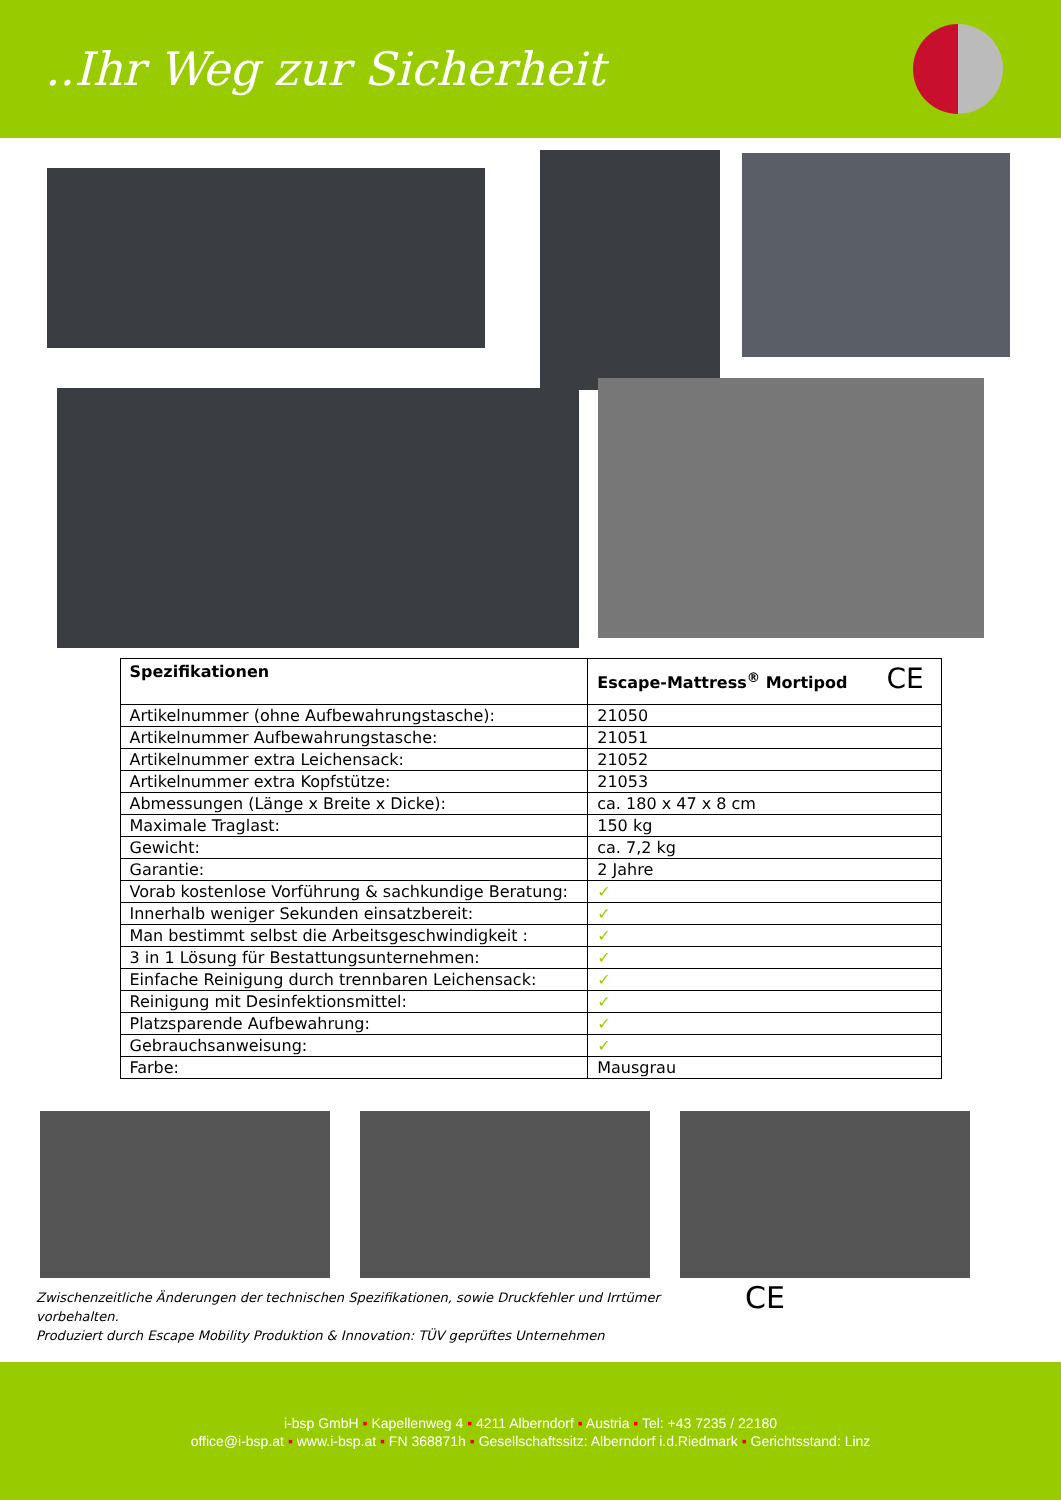..Ihr Weg zur Sicherheit
| Spezifikationen | Escape-Mattress<sup>®</sup> Mortipod CE |
| --- | --- |
| Artikelnummer (ohne Aufbewahrungstasche): | 21050 |
| Artikelnummer Aufbewahrungstasche: | 21051 |
| Artikelnummer extra Leichensack: | 21052 |
| Artikelnummer extra Kopfstütze: | 21053 |
| Abmessungen (Länge x Breite x Dicke): | ca. 180 x 47 x 8 cm |
| Maximale Traglast: | 150 kg |
| Gewicht: | ca. 7,2 kg |
| Garantie: | 2 Jahre |
| Vorab kostenlose Vorführung & sachkundige Beratung: | ✓ |
| Innerhalb weniger Sekunden einsatzbereit: | ✓ |
| Man bestimmt selbst die Arbeitsgeschwindigkeit : | ✓ |
| 3 in 1 Lösung für Bestattungsunternehmen: | ✓ |
| Einfache Reinigung durch trennbaren Leichensack: | ✓ |
| Reinigung mit Desinfektionsmittel: | ✓ |
| Platzsparende Aufbewahrung: | ✓ |
| Gebrauchsanweisung: | ✓ |
| Farbe: | Mausgrau |
Zwischenzeitliche Änderungen der technischen Spezifikationen, sowie Druckfehler und Irrtümer vorbehalten.
Produziert durch Escape Mobility Produktion & Innovation: TÜV geprüftes Unternehmen
CE
i-bsp GmbH ▪ Kapellenweg 4 ▪ 4211 Alberndorf ▪ Austria ▪ Tel: +43 7235 / 22180
office@i-bsp.at ▪ www.i-bsp.at ▪ FN 368871h ▪ Gesellschaftssitz: Alberndorf i.d.Riedmark ▪ Gerichtsstand: Linz